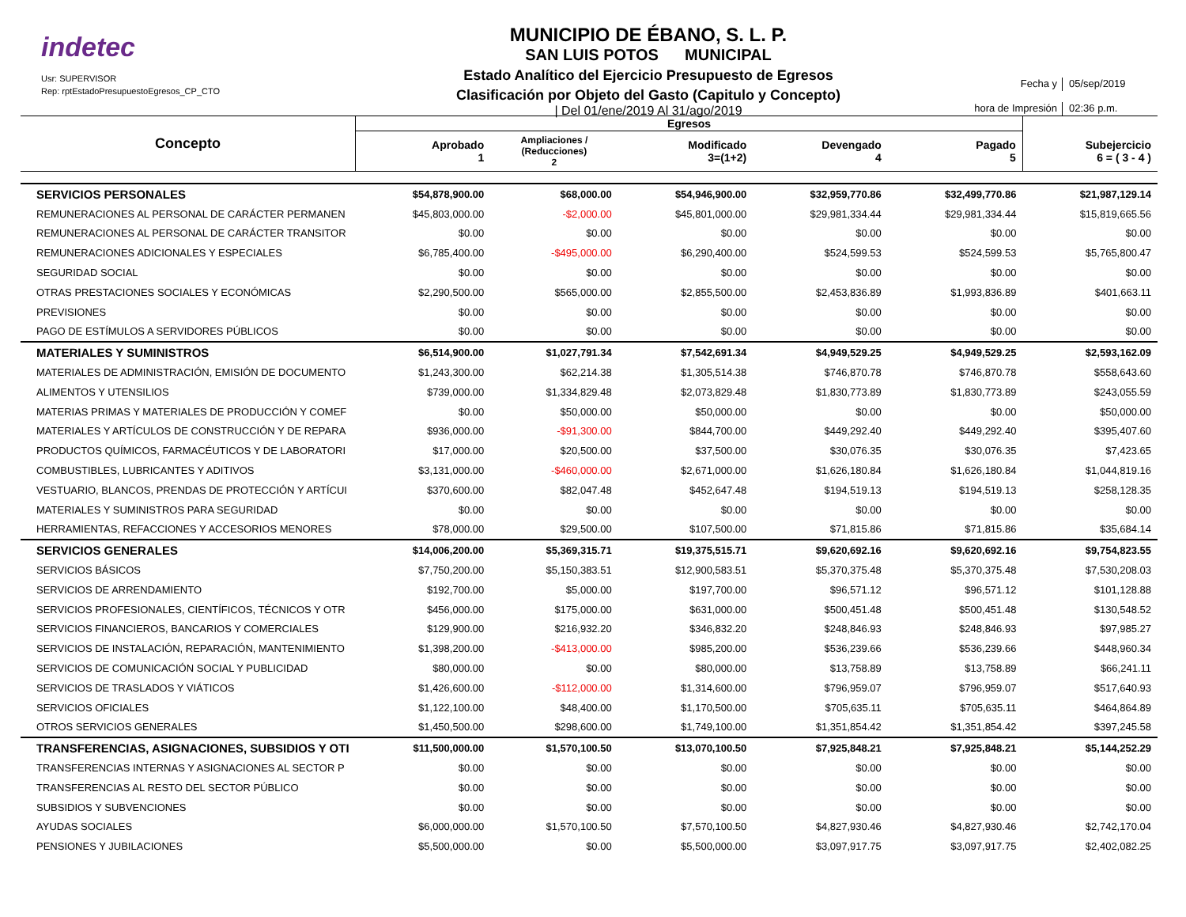indetec
Usr: SUPERVISOR
Rep: rptEstadoPresupuestoEgresos_CP_CTO
MUNICIPIO DE ÉBANO, S. L. P.
SAN LUIS POTOS MUNICIPAL
Estado Analítico del Ejercicio Presupuesto de Egresos
Clasificación por Objeto del Gasto (Capitulo y Concepto)
| Del 01/ene/2019 Al 31/ago/2019
Fecha y 05/sep/2019 hora de Impresión 02:36 p.m.
| Concepto | Egresos | | | | | |
| --- | --- | --- | --- | --- | --- | --- |
| | Aprobado 1 | Ampliaciones / (Reducciones) 2 | Modificado 3=(1+2) | Devengado 4 | Pagado 5 | Subejercicio 6 = ( 3 - 4 ) |
| SERVICIOS PERSONALES | $54,878,900.00 | $68,000.00 | $54,946,900.00 | $32,959,770.86 | $32,499,770.86 | $21,987,129.14 |
| REMUNERACIONES AL PERSONAL DE CARÁCTER PERMANEN | $45,803,000.00 | -$2,000.00 | $45,801,000.00 | $29,981,334.44 | $29,981,334.44 | $15,819,665.56 |
| REMUNERACIONES AL PERSONAL DE CARÁCTER TRANSITOR | $0.00 | $0.00 | $0.00 | $0.00 | $0.00 | $0.00 |
| REMUNERACIONES ADICIONALES Y ESPECIALES | $6,785,400.00 | -$495,000.00 | $6,290,400.00 | $524,599.53 | $524,599.53 | $5,765,800.47 |
| SEGURIDAD SOCIAL | $0.00 | $0.00 | $0.00 | $0.00 | $0.00 | $0.00 |
| OTRAS PRESTACIONES SOCIALES Y ECONÓMICAS | $2,290,500.00 | $565,000.00 | $2,855,500.00 | $2,453,836.89 | $1,993,836.89 | $401,663.11 |
| PREVISIONES | $0.00 | $0.00 | $0.00 | $0.00 | $0.00 | $0.00 |
| PAGO DE ESTÍMULOS A SERVIDORES PÚBLICOS | $0.00 | $0.00 | $0.00 | $0.00 | $0.00 | $0.00 |
| MATERIALES Y SUMINISTROS | $6,514,900.00 | $1,027,791.34 | $7,542,691.34 | $4,949,529.25 | $4,949,529.25 | $2,593,162.09 |
| MATERIALES DE ADMINISTRACIÓN, EMISIÓN DE DOCUMENTO | $1,243,300.00 | $62,214.38 | $1,305,514.38 | $746,870.78 | $746,870.78 | $558,643.60 |
| ALIMENTOS Y UTENSILIOS | $739,000.00 | $1,334,829.48 | $2,073,829.48 | $1,830,773.89 | $1,830,773.89 | $243,055.59 |
| MATERIAS PRIMAS Y MATERIALES DE PRODUCCIÓN Y COMEF | $0.00 | $50,000.00 | $50,000.00 | $0.00 | $0.00 | $50,000.00 |
| MATERIALES Y ARTÍCULOS DE CONSTRUCCIÓN Y DE REPARA | $936,000.00 | -$91,300.00 | $844,700.00 | $449,292.40 | $449,292.40 | $395,407.60 |
| PRODUCTOS QUÍMICOS, FARMACÉUTICOS Y DE LABORATORI | $17,000.00 | $20,500.00 | $37,500.00 | $30,076.35 | $30,076.35 | $7,423.65 |
| COMBUSTIBLES, LUBRICANTES Y ADITIVOS | $3,131,000.00 | -$460,000.00 | $2,671,000.00 | $1,626,180.84 | $1,626,180.84 | $1,044,819.16 |
| VESTUARIO, BLANCOS, PRENDAS DE PROTECCIÓN Y ARTÍCUI | $370,600.00 | $82,047.48 | $452,647.48 | $194,519.13 | $194,519.13 | $258,128.35 |
| MATERIALES Y SUMINISTROS PARA SEGURIDAD | $0.00 | $0.00 | $0.00 | $0.00 | $0.00 | $0.00 |
| HERRAMIENTAS, REFACCIONES Y ACCESORIOS MENORES | $78,000.00 | $29,500.00 | $107,500.00 | $71,815.86 | $71,815.86 | $35,684.14 |
| SERVICIOS GENERALES | $14,006,200.00 | $5,369,315.71 | $19,375,515.71 | $9,620,692.16 | $9,620,692.16 | $9,754,823.55 |
| SERVICIOS BÁSICOS | $7,750,200.00 | $5,150,383.51 | $12,900,583.51 | $5,370,375.48 | $5,370,375.48 | $7,530,208.03 |
| SERVICIOS DE ARRENDAMIENTO | $192,700.00 | $5,000.00 | $197,700.00 | $96,571.12 | $96,571.12 | $101,128.88 |
| SERVICIOS PROFESIONALES, CIENTÍFICOS, TÉCNICOS Y OTR | $456,000.00 | $175,000.00 | $631,000.00 | $500,451.48 | $500,451.48 | $130,548.52 |
| SERVICIOS FINANCIEROS, BANCARIOS Y COMERCIALES | $129,900.00 | $216,932.20 | $346,832.20 | $248,846.93 | $248,846.93 | $97,985.27 |
| SERVICIOS DE INSTALACIÓN, REPARACIÓN, MANTENIMIENTO | $1,398,200.00 | -$413,000.00 | $985,200.00 | $536,239.66 | $536,239.66 | $448,960.34 |
| SERVICIOS DE COMUNICACIÓN SOCIAL Y PUBLICIDAD | $80,000.00 | $0.00 | $80,000.00 | $13,758.89 | $13,758.89 | $66,241.11 |
| SERVICIOS DE TRASLADOS Y VIÁTICOS | $1,426,600.00 | -$112,000.00 | $1,314,600.00 | $796,959.07 | $796,959.07 | $517,640.93 |
| SERVICIOS OFICIALES | $1,122,100.00 | $48,400.00 | $1,170,500.00 | $705,635.11 | $705,635.11 | $464,864.89 |
| OTROS SERVICIOS GENERALES | $1,450,500.00 | $298,600.00 | $1,749,100.00 | $1,351,854.42 | $1,351,854.42 | $397,245.58 |
| TRANSFERENCIAS, ASIGNACIONES, SUBSIDIOS Y OTI | $11,500,000.00 | $1,570,100.50 | $13,070,100.50 | $7,925,848.21 | $7,925,848.21 | $5,144,252.29 |
| TRANSFERENCIAS INTERNAS Y ASIGNACIONES AL SECTOR P | $0.00 | $0.00 | $0.00 | $0.00 | $0.00 | $0.00 |
| TRANSFERENCIAS AL RESTO DEL SECTOR PÚBLICO | $0.00 | $0.00 | $0.00 | $0.00 | $0.00 | $0.00 |
| SUBSIDIOS Y SUBVENCIONES | $0.00 | $0.00 | $0.00 | $0.00 | $0.00 | $0.00 |
| AYUDAS SOCIALES | $6,000,000.00 | $1,570,100.50 | $7,570,100.50 | $4,827,930.46 | $4,827,930.46 | $2,742,170.04 |
| PENSIONES Y JUBILACIONES | $5,500,000.00 | $0.00 | $5,500,000.00 | $3,097,917.75 | $3,097,917.75 | $2,402,082.25 |